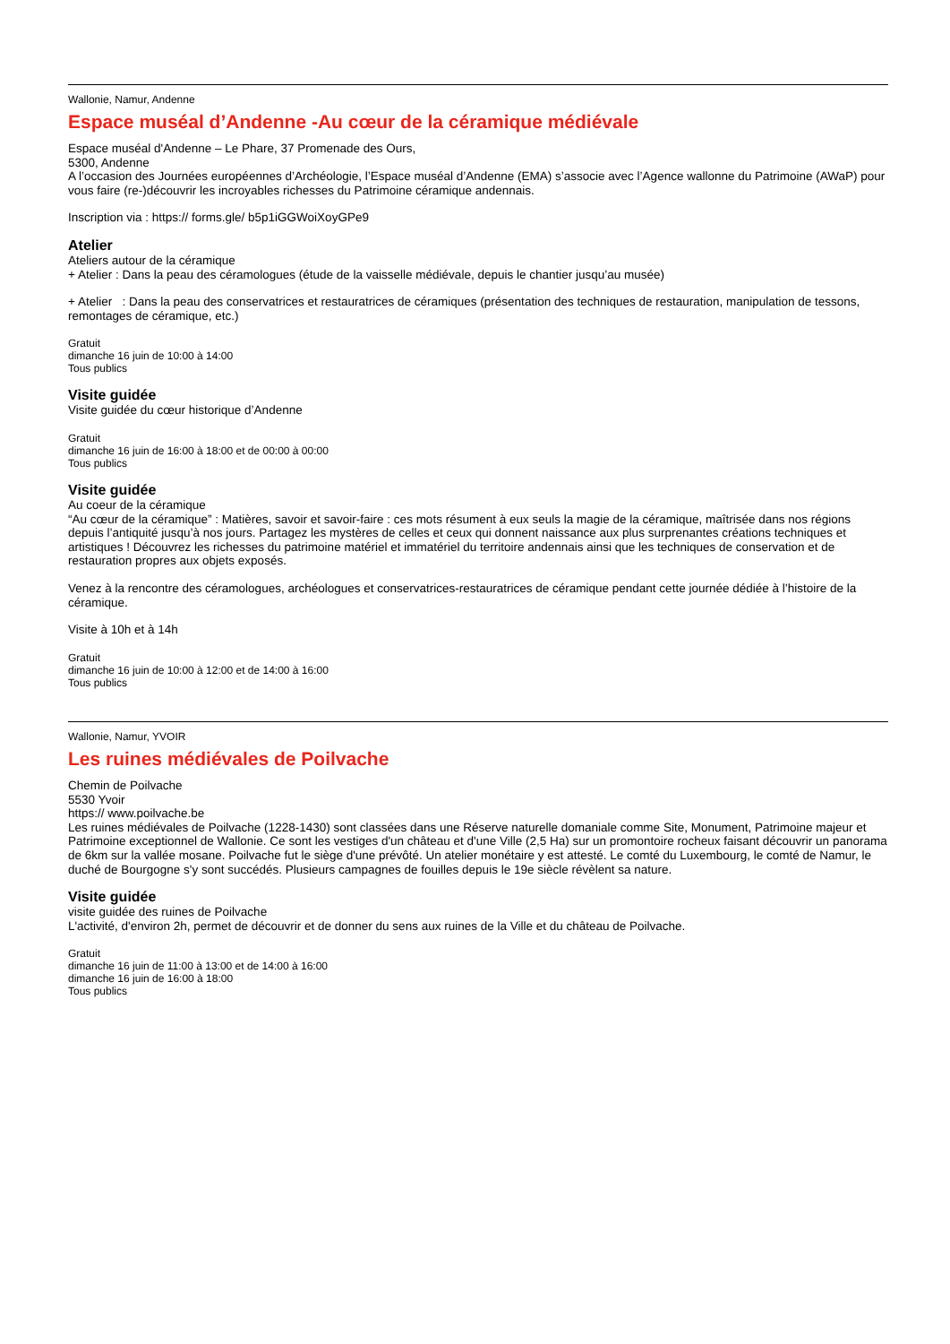Wallonie, Namur, Andenne
Espace muséal d’Andenne -Au cœur de la céramique médiévale
Espace muséal d'Andenne – Le Phare, 37 Promenade des Ours,
5300, Andenne
A l’occasion des Journées européennes d’Archéologie, l’Espace muséal d’Andenne (EMA) s’associe avec l’Agence wallonne du Patrimoine (AWaP) pour vous faire (re-)découvrir les incroyables richesses du Patrimoine céramique andennais.
Inscription via : https:// forms.gle/ b5p1iGGWoiXoyGPe9
Atelier
Ateliers autour de la céramique
+ Atelier : Dans la peau des céramologues (étude de la vaisselle médiévale, depuis le chantier jusqu’au musée)
+ Atelier : Dans la peau des conservatrices et restauratrices de céramiques (présentation des techniques de restauration, manipulation de tessons, remontages de céramique, etc.)
Gratuit
dimanche 16 juin de 10:00 à 14:00
Tous publics
Visite guidée
Visite guidée du cœur historique d’Andenne
Gratuit
dimanche 16 juin de 16:00 à 18:00 et de 00:00 à 00:00
Tous publics
Visite guidée
Au coeur de la céramique
“Au cœur de la céramique” : Matières, savoir et savoir-faire : ces mots résument à eux seuls la magie de la céramique, maîtrisée dans nos régions depuis l’antiquité jusqu’à nos jours. Partagez les mystères de celles et ceux qui donnent naissance aux plus surprenantes créations techniques et artistiques ! Découvrez les richesses du patrimoine matériel et immatériel du territoire andennais ainsi que les techniques de conservation et de restauration propres aux objets exposés.
Venez à la rencontre des céramologues, archéologues et conservatrices-restauratrices de céramique pendant cette journée dédiée à l’histoire de la céramique.
Visite à 10h et à 14h
Gratuit
dimanche 16 juin de 10:00 à 12:00 et de 14:00 à 16:00
Tous publics
Wallonie, Namur, YVOIR
Les ruines médiévales de Poilvache
Chemin de Poilvache
5530 Yvoir
https:// www.poilvache.be
Les ruines médiévales de Poilvache (1228-1430) sont classées dans une Réserve naturelle domaniale comme Site, Monument, Patrimoine majeur et Patrimoine exceptionnel de Wallonie. Ce sont les vestiges d'un château et d'une Ville (2,5 Ha) sur un promontoire rocheux faisant découvrir un panorama de 6km sur la vallée mosane. Poilvache fut le siège d'une prévôté. Un atelier monétaire y est attesté. Le comté du Luxembourg, le comté de Namur, le duché de Bourgogne s'y sont succédés. Plusieurs campagnes de fouilles depuis le 19e siècle révèlent sa nature.
Visite guidée
visite guidée des ruines de Poilvache
L'activité, d'environ 2h, permet de découvrir et de donner du sens aux ruines de la Ville et du château de Poilvache.
Gratuit
dimanche 16 juin de 11:00 à 13:00 et de 14:00 à 16:00
dimanche 16 juin de 16:00 à 18:00
Tous publics